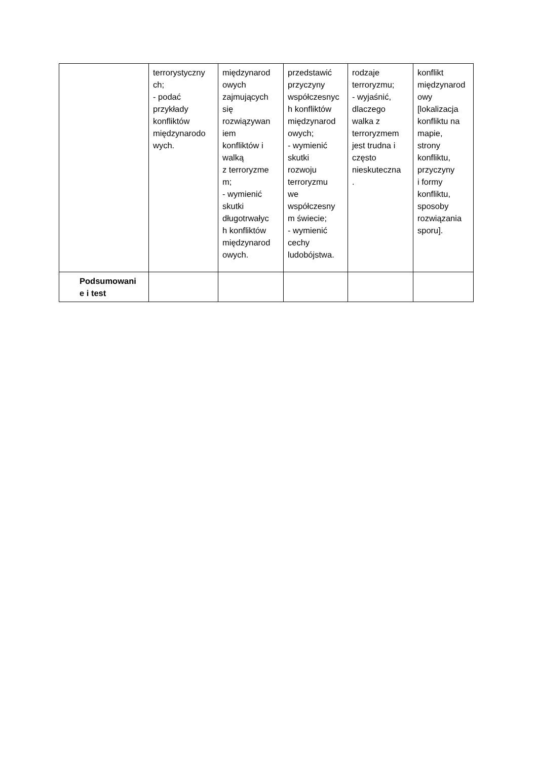| | terrorystyczny ch; - podać przykłady konfliktów międzynarodo wych. | międzynarod owych zajmujących się rozwiązywan iem konfliktów i walką z terroryzme m; - wymienić skutki długotrwałyc h konfliktów międzynarod owych. | przedstawić przyczyny współczesnyc h konfliktów międzynarod owych; - wymienić skutki rozwoju terroryzmu we współczesny m świecie; - wymienić cechy ludobójstwa. | rodzaje terroryzmu; - wyjaśnić, dlaczego walka z terroryzmem jest trudna i często nieskuteczna . | konflikt międzynarod owy [lokalizacja konfliktu na mapie, strony konfliktu, przyczyny i formy konfliktu, sposoby rozwiązania sporu]. |
| Podsumowani e i test | | | | | |